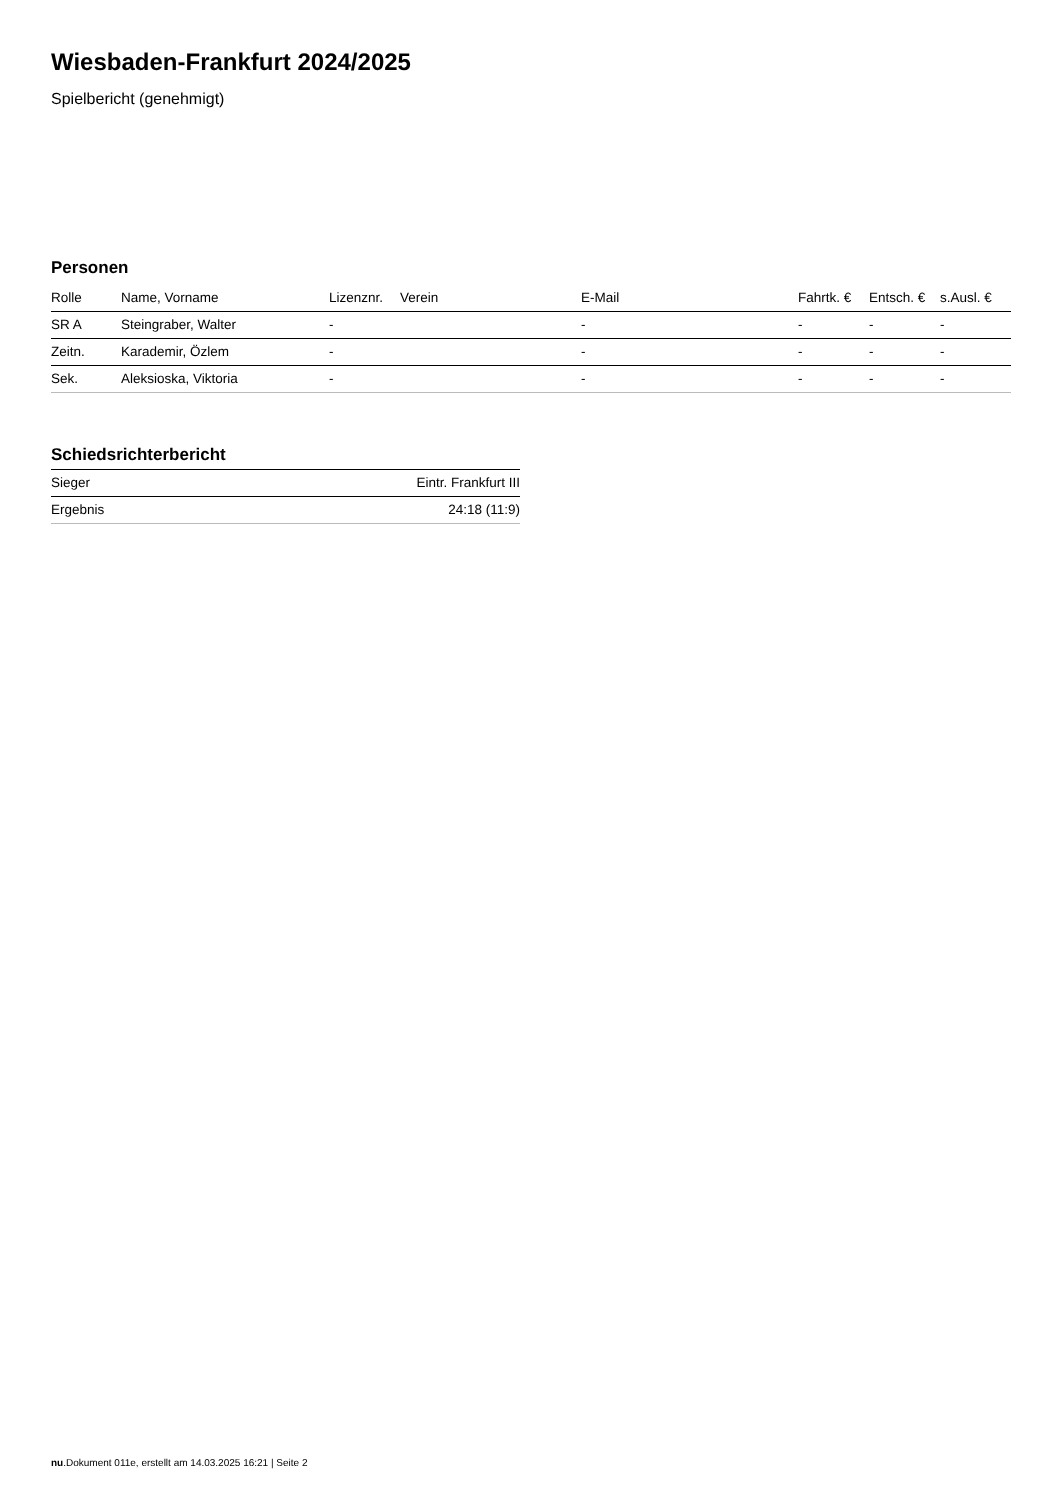Wiesbaden-Frankfurt 2024/2025
Spielbericht (genehmigt)
Personen
| Rolle | Name, Vorname | Lizenznr. | Verein | E-Mail | Fahrtk. € | Entsch. € | s.Ausl. € |
| --- | --- | --- | --- | --- | --- | --- | --- |
| SR A | Steingraber, Walter | - | | - | - | - | - |
| Zeitn. | Karademir, Özlem | - | | - | - | - | - |
| Sek. | Aleksioska, Viktoria | - | | - | - | - | - |
Schiedsrichterbericht
| Sieger | Eintr. Frankfurt III |
| Ergebnis | 24:18 (11:9) |
nu.Dokument 011e, erstellt am 14.03.2025 16:21 | Seite 2